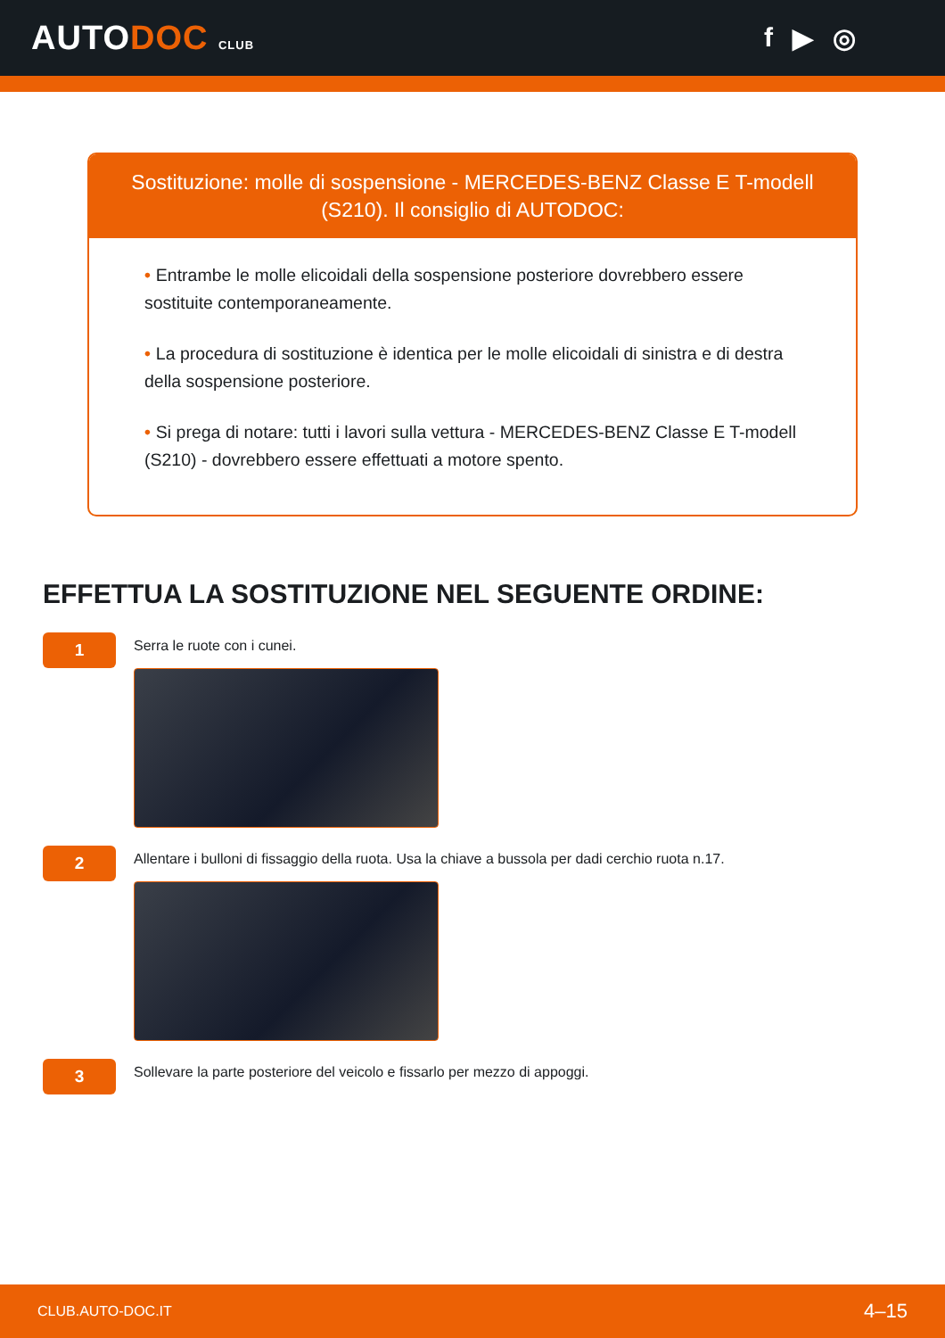AUTODOC CLUB
f ▶ ◎
Sostituzione: molle di sospensione - MERCEDES-BENZ Classe E T-modell (S210). Il consiglio di AUTODOC:
• Entrambe le molle elicoidali della sospensione posteriore dovrebbero essere sostituite contemporaneamente.
• La procedura di sostituzione è identica per le molle elicoidali di sinistra e di destra della sospensione posteriore.
• Si prega di notare: tutti i lavori sulla vettura - MERCEDES-BENZ Classe E T-modell (S210) - dovrebbero essere effettuati a motore spento.
EFFETTUA LA SOSTITUZIONE NEL SEGUENTE ORDINE:
1
Serra le ruote con i cunei.
2
Allentare i bulloni di fissaggio della ruota. Usa la chiave a bussola per dadi cerchio ruota n.17.
3
Sollevare la parte posteriore del veicolo e fissarlo per mezzo di appoggi.
CLUB.AUTO-DOC.IT 4–15